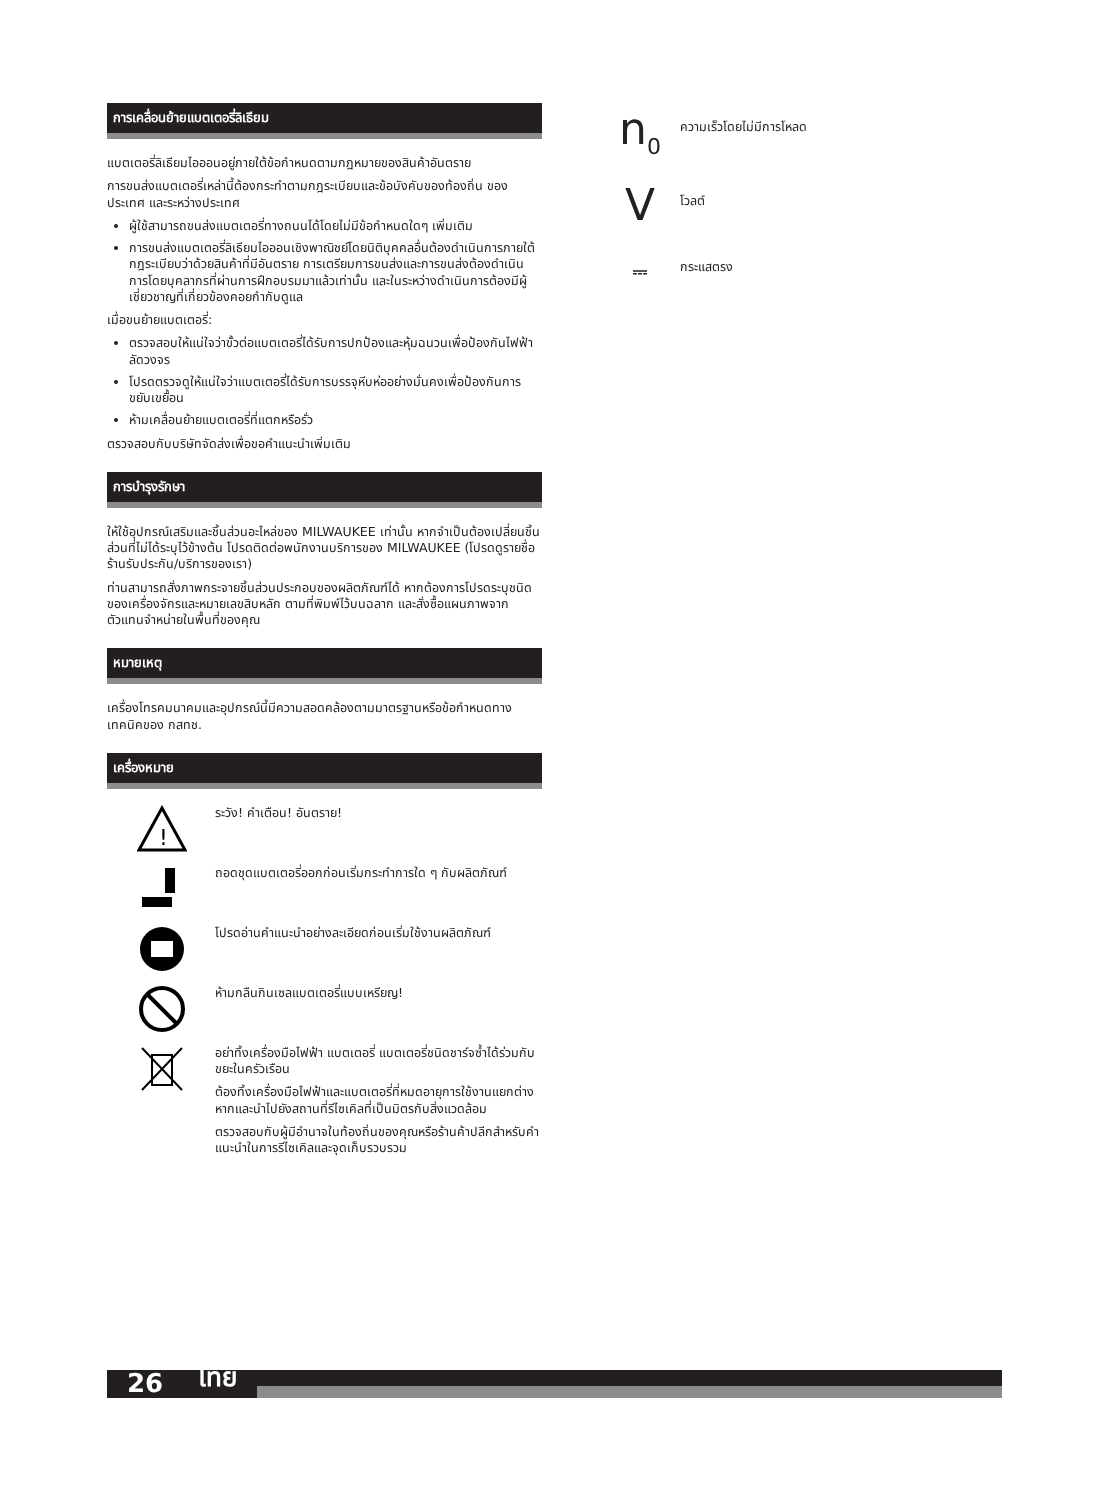การเคลื่อนย้ายแบตเตอรี่ลิเธียม
แบตเตอรี่ลิเธียมไอออนอยู่ภายใต้ข้อกำหนดตามกฎหมายของสินค้าอันตราย
การขนส่งแบตเตอรี่เหล่านี้ต้องกระทำตามกฎระเบียบและข้อบังคับของท้องถิ่น ของประเทศ และระหว่างประเทศ
ผู้ใช้สามารถขนส่งแบตเตอรี่ทางถนนได้โดยไม่มีข้อกำหนดใดๆ เพิ่มเติม
การขนส่งแบตเตอรี่ลิเธียมไอออนเชิงพาณิชย์โดยนิติบุคคลอื่นต้องดำเนินการภายใต้กฎระเบียบว่าด้วยสินค้าที่มีอันตราย การเตรียมการขนส่งและการขนส่งต้องดำเนินการโดยบุคลากรที่ผ่านการฝึกอบรมมาแล้วเท่านั้น และในระหว่างดำเนินการต้องมีผู้เชี่ยวชาญที่เกี่ยวข้องคอยกำกับดูแล
เมื่อขนย้ายแบตเตอรี่:
ตรวจสอบให้แน่ใจว่าขั้วต่อแบตเตอรี่ได้รับการปกป้องและหุ้มฉนวนเพื่อป้องกันไฟฟ้าลัดวงจร
โปรดตรวจดูให้แน่ใจว่าแบตเตอรี่ได้รับการบรรจุหีบห่ออย่างมั่นคงเพื่อป้องกันการขยับเขยื้อน
ห้ามเคลื่อนย้ายแบตเตอรี่ที่แตกหรือรั่ว
ตรวจสอบกับบริษัทจัดส่งเพื่อขอคำแนะนำเพิ่มเติม
การบำรุงรักษา
ให้ใช้อุปกรณ์เสริมและชิ้นส่วนอะไหล่ของ MILWAUKEE เท่านั้น หากจำเป็นต้องเปลี่ยนชิ้นส่วนที่ไม่ได้ระบุไว้ข้างต้น โปรดติดต่อพนักงานบริการของ MILWAUKEE (โปรดดูรายชื่อร้านรับประกัน/บริการของเรา)
ท่านสามารถสั่งภาพกระจายชิ้นส่วนประกอบของผลิตภัณฑ์ได้ หากต้องการโปรดระบุชนิดของเครื่องจักรและหมายเลขสิบหลัก ตามที่พิมพ์ไว้บนฉลาก และสั่งซื้อแผนภาพจากตัวแทนจำหน่ายในพื้นที่ของคุณ
หมายเหตุ
เครื่องโทรคมนาคมและอุปกรณ์นี้มีความสอดคล้องตามมาตรฐานหรือข้อกำหนดทางเทคนิคของ กสทช.
เครื่องหมาย
!
ระวัง! คำเตือน! อันตราย!
ถอดชุดแบตเตอรี่ออกก่อนเริ่มกระทำการใด ๆ กับผลิตภัณฑ์
โปรดอ่านคำแนะนำอย่างละเอียดก่อนเริ่มใช้งานผลิตภัณฑ์
ห้ามกลืนกินเซลแบตเตอรี่แบบเหรียญ!
อย่าทิ้งเครื่องมือไฟฟ้า แบตเตอรี่ แบตเตอรี่ชนิดชาร์จซ้ำได้ร่วมกับขยะในครัวเรือน
ต้องทิ้งเครื่องมือไฟฟ้าและแบตเตอรี่ที่หมดอายุการใช้งานแยกต่างหากและนำไปยังสถานที่รีไซเคิลที่เป็นมิตรกับสิ่งแวดล้อม
ตรวจสอบกับผู้มีอำนาจในท้องถิ่นของคุณหรือร้านค้าปลีกสำหรับคำแนะนำในการรีไซเคิลและจุดเก็บรวบรวม
n<sub>0</sub>
ความเร็วโดยไม่มีการโหลด
V
โวลต์
⎓
กระแสตรง
26 ไทย